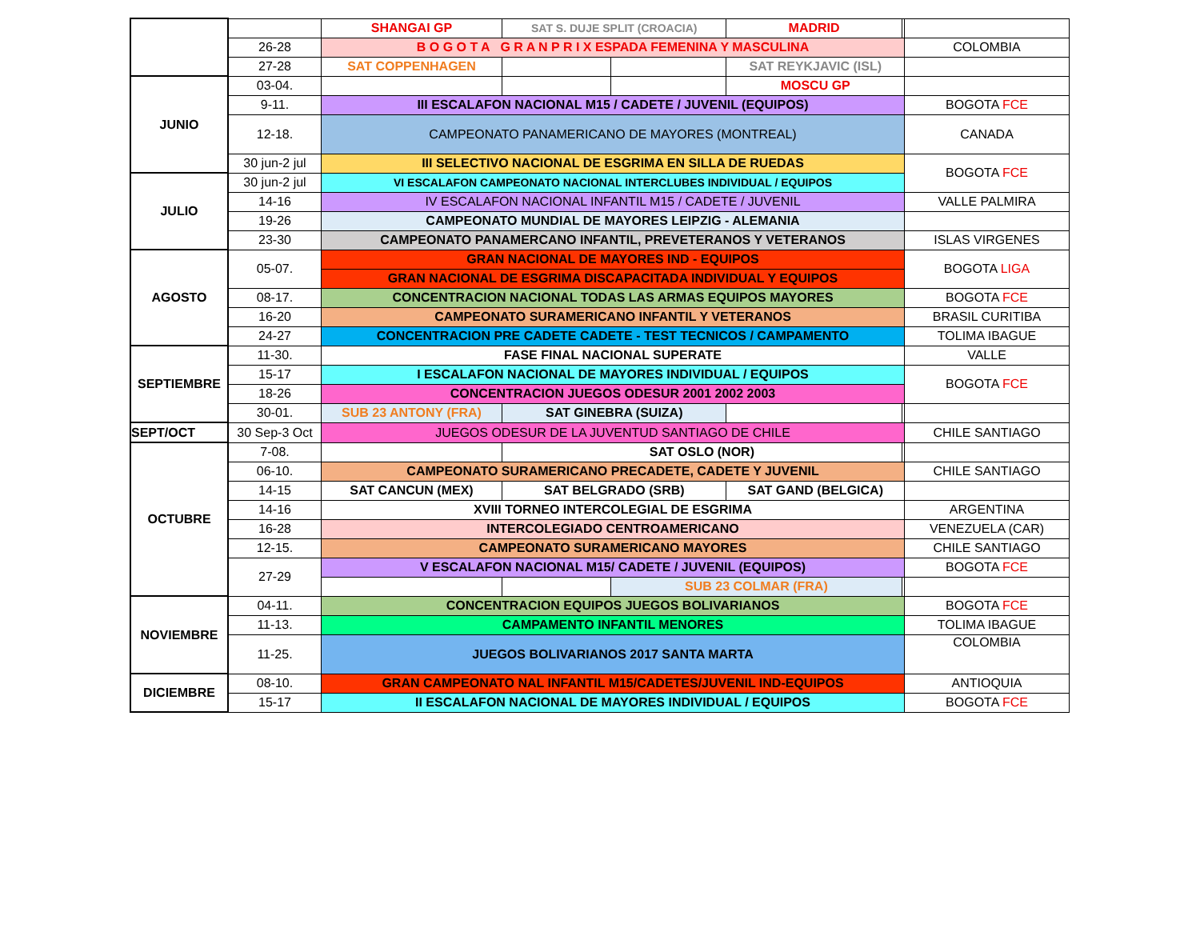| | | SHANGAI GP | SAT S. DUJE SPLIT (CROACIA) | | MADRID | | |
| | 26-28 | B O G O T A G R A N P R I X ESPADA FEMENINA Y MASCULINA | | | | | COLOMBIA |
| | 27-28 | SAT COPPENHAGEN | | | SAT REYKJAVIC (ISL) | | |
| JUNIO | 03-04. | | | | MOSCU GP | | |
| | 9-11. | III ESCALAFON NACIONAL M15 / CADETE / JUVENIL (EQUIPOS) | | | | | BOGOTA FCE |
| | 12-18. | CAMPEONATO PANAMERICANO DE MAYORES (MONTREAL) | | | | | CANADA |
| | 30 jun-2 jul | III SELECTIVO NACIONAL DE ESGRIMA EN SILLA DE RUEDAS | | | | | BOGOTA FCE |
| JULIO | 30 jun-2 jul | VI ESCALAFON CAMPEONATO NACIONAL INTERCLUBES INDIVIDUAL / EQUIPOS | | | | | |
| | 14-16 | IV ESCALAFON NACIONAL INFANTIL M15 / CADETE / JUVENIL | | | | | VALLE PALMIRA |
| | 19-26 | CAMPEONATO MUNDIAL DE MAYORES LEIPZIG - ALEMANIA | | | | | |
| | 23-30 | CAMPEONATO PANAMERCANO INFANTIL, PREVETERANOS Y VETERANOS | | | | | ISLAS VIRGENES |
| AGOSTO | 05-07. | GRAN NACIONAL DE MAYORES IND - EQUIPOS | | | | | BOGOTA LIGA |
| | | GRAN NACIONAL DE ESGRIMA DISCAPACITADA INDIVIDUAL Y EQUIPOS | | | | | |
| | 08-17. | CONCENTRACION NACIONAL TODAS LAS ARMAS EQUIPOS MAYORES | | | | | BOGOTA FCE |
| | 16-20 | CAMPEONATO SURAMERICANO INFANTIL Y VETERANOS | | | | | BRASIL CURITIBA |
| | 24-27 | CONCENTRACION PRE CADETE CADETE - TEST TECNICOS / CAMPAMENTO | | | | | TOLIMA IBAGUE |
| SEPTIEMBRE | 11-30. | FASE FINAL NACIONAL SUPERATE | | | | | VALLE |
| | 15-17 | I ESCALAFON NACIONAL DE MAYORES INDIVIDUAL / EQUIPOS | | | | | BOGOTA FCE |
| | 18-26 | CONCENTRACION JUEGOS ODESUR 2001 2002 2003 | | | | | |
| | 30-01. | SUB 23 ANTONY (FRA) | SAT GINEBRA (SUIZA) | | | | |
| SEPT/OCT | 30 Sep-3 Oct | JUEGOS ODESUR DE LA JUVENTUD SANTIAGO DE CHILE | | | | | CHILE SANTIAGO |
| OCTUBRE | 7-08. | | SAT OSLO (NOR) | | | | |
| | 06-10. | CAMPEONATO SURAMERICANO PRECADETE, CADETE Y JUVENIL | | | | | CHILE SANTIAGO |
| | 14-15 | SAT CANCUN (MEX) | SAT BELGRADO (SRB) | | SAT GAND (BELGICA) | | |
| | 14-16 | XVIII TORNEO INTERCOLEGIAL DE ESGRIMA | | | | | ARGENTINA |
| | 16-28 | INTERCOLEGIADO CENTROAMERICANO | | | | | VENEZUELA (CAR) |
| | 12-15. | CAMPEONATO SURAMERICANO MAYORES | | | | | CHILE SANTIAGO |
| | 27-29 | V ESCALAFON NACIONAL M15/ CADETE / JUVENIL (EQUIPOS) | | | | | BOGOTA FCE |
| | | | | SUB 23 COLMAR (FRA) | | | |
| NOVIEMBRE | 04-11. | CONCENTRACION EQUIPOS JUEGOS BOLIVARIANOS | | | | | BOGOTA FCE |
| | 11-13. | CAMPAMENTO INFANTIL MENORES | | | | | TOLIMA IBAGUE |
| | 11-25. | JUEGOS BOLIVARIANOS 2017 SANTA MARTA | | | | | COLOMBIA |
| DICIEMBRE | 08-10. | GRAN CAMPEONATO NAL INFANTIL M15/CADETES/JUVENIL IND-EQUIPOS | | | | | ANTIOQUIA |
| | 15-17 | II ESCALAFON NACIONAL DE MAYORES INDIVIDUAL / EQUIPOS | | | | | BOGOTA FCE |